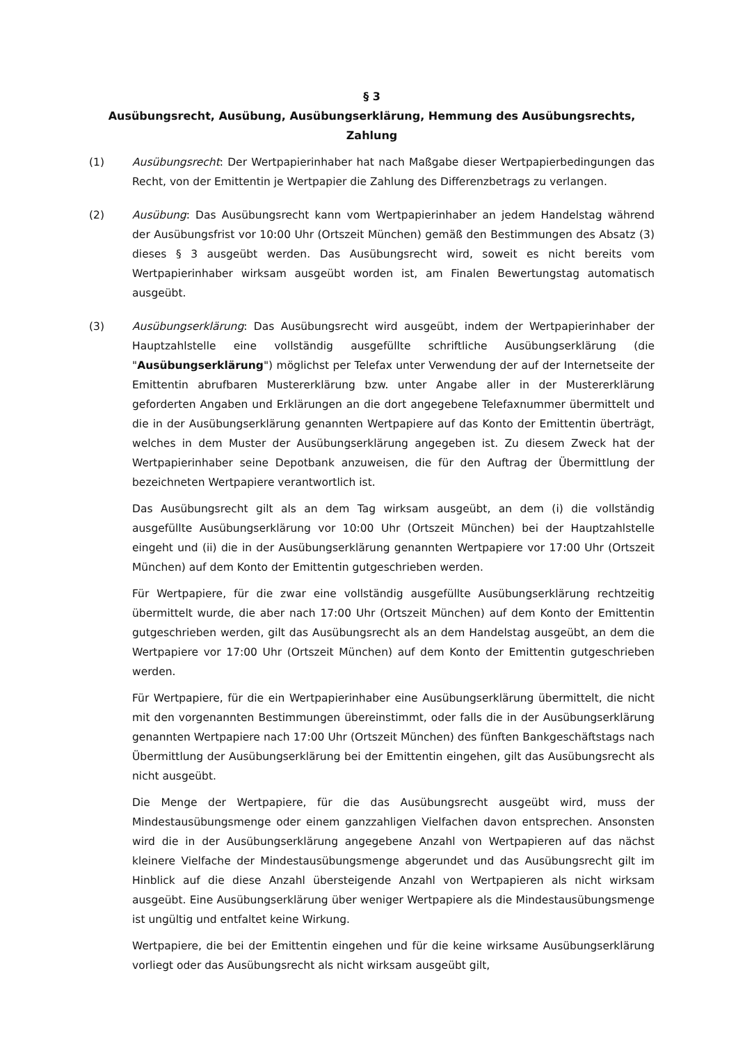§ 3
Ausübungsrecht, Ausübung, Ausübungserklärung, Hemmung des Ausübungsrechts, Zahlung
(1) Ausübungsrecht: Der Wertpapierinhaber hat nach Maßgabe dieser Wertpapierbedingungen das Recht, von der Emittentin je Wertpapier die Zahlung des Differenzbetrags zu verlangen.
(2) Ausübung: Das Ausübungsrecht kann vom Wertpapierinhaber an jedem Handelstag während der Ausübungsfrist vor 10:00 Uhr (Ortszeit München) gemäß den Bestimmungen des Absatz (3) dieses § 3 ausgeübt werden. Das Ausübungsrecht wird, soweit es nicht bereits vom Wertpapierinhaber wirksam ausgeübt worden ist, am Finalen Bewertungstag automatisch ausgeübt.
(3) Ausübungserklärung: Das Ausübungsrecht wird ausgeübt, indem der Wertpapierinhaber der Hauptzahlstelle eine vollständig ausgefüllte schriftliche Ausübungserklärung (die "Ausübungserklärung") möglichst per Telefax unter Verwendung der auf der Internetseite der Emittentin abrufbaren Mustererklärung bzw. unter Angabe aller in der Mustererklärung geforderten Angaben und Erklärungen an die dort angegebene Telefaxnummer übermittelt und die in der Ausübungserklärung genannten Wertpapiere auf das Konto der Emittentin überträgt, welches in dem Muster der Ausübungserklärung angegeben ist. Zu diesem Zweck hat der Wertpapierinhaber seine Depotbank anzuweisen, die für den Auftrag der Übermittlung der bezeichneten Wertpapiere verantwortlich ist.
Das Ausübungsrecht gilt als an dem Tag wirksam ausgeübt, an dem (i) die vollständig ausgefüllte Ausübungserklärung vor 10:00 Uhr (Ortszeit München) bei der Hauptzahlstelle eingeht und (ii) die in der Ausübungserklärung genannten Wertpapiere vor 17:00 Uhr (Ortszeit München) auf dem Konto der Emittentin gutgeschrieben werden.
Für Wertpapiere, für die zwar eine vollständig ausgefüllte Ausübungserklärung rechtzeitig übermittelt wurde, die aber nach 17:00 Uhr (Ortszeit München) auf dem Konto der Emittentin gutgeschrieben werden, gilt das Ausübungsrecht als an dem Handelstag ausgeübt, an dem die Wertpapiere vor 17:00 Uhr (Ortszeit München) auf dem Konto der Emittentin gutgeschrieben werden.
Für Wertpapiere, für die ein Wertpapierinhaber eine Ausübungserklärung übermittelt, die nicht mit den vorgenannten Bestimmungen übereinstimmt, oder falls die in der Ausübungserklärung genannten Wertpapiere nach 17:00 Uhr (Ortszeit München) des fünften Bankgeschäftstags nach Übermittlung der Ausübungserklärung bei der Emittentin eingehen, gilt das Ausübungsrecht als nicht ausgeübt.
Die Menge der Wertpapiere, für die das Ausübungsrecht ausgeübt wird, muss der Mindestausübungsmenge oder einem ganzzahligen Vielfachen davon entsprechen. Ansonsten wird die in der Ausübungserklärung angegebene Anzahl von Wertpapieren auf das nächst kleinere Vielfache der Mindestausübungsmenge abgerundet und das Ausübungsrecht gilt im Hinblick auf die diese Anzahl übersteigende Anzahl von Wertpapieren als nicht wirksam ausgeübt. Eine Ausübungserklärung über weniger Wertpapiere als die Mindestausübungsmenge ist ungültig und entfaltet keine Wirkung.
Wertpapiere, die bei der Emittentin eingehen und für die keine wirksame Ausübungserklärung vorliegt oder das Ausübungsrecht als nicht wirksam ausgeübt gilt,